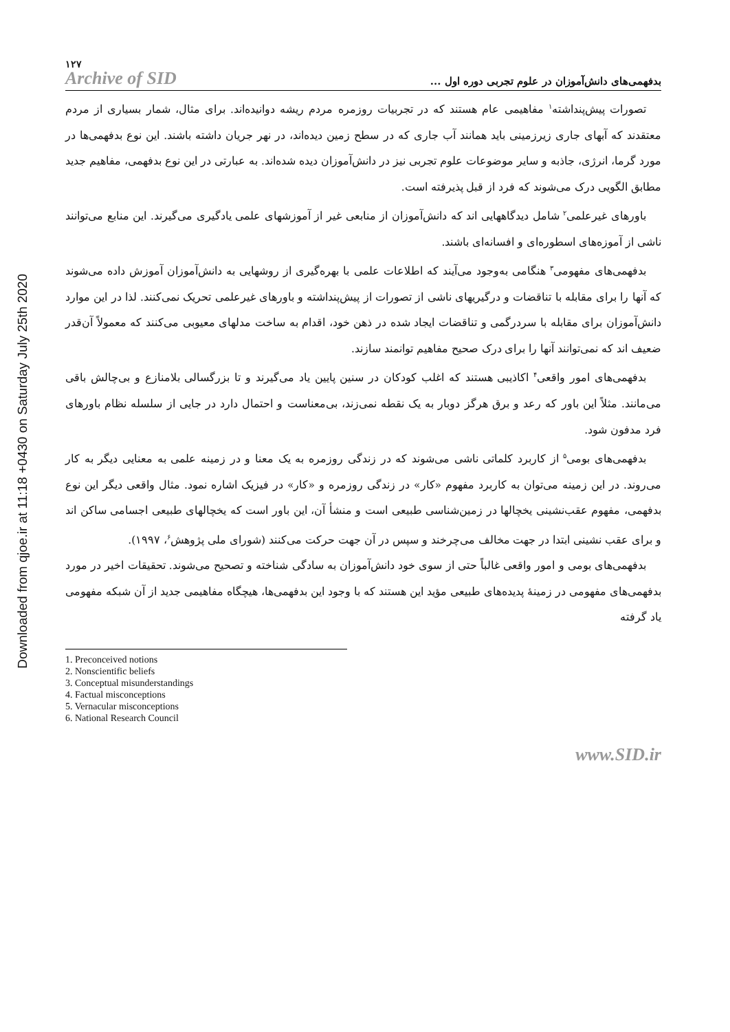Downloaded from qjoe.ir at 11:18 +0430 on Saturday July 25th 2020
۱۲۷
Archive of SID
بدفهمی‌های دانش‌آموزان در علوم تجربی دوره اول ...
تصورات پیش‌پنداشته<sup>۱</sup> مفاهیمی عام هستند که در تجربیات روزمره مردم ریشه دوانیده‌اند. برای مثال، شمار بسیاری از مردم معتقدند که آبهای جاری زیرزمینی باید همانند آب جاری که در سطح زمین دیده‌اند، در نهر جریان داشته باشند. این نوع بدفهمی‌ها در مورد گرما، انرژی، جاذبه و سایر موضوعات علوم تجربی نیز در دانش‌آموزان دیده شده‌اند. به عبارتی در این نوع بدفهمی، مفاهیم جدید مطابق الگویی درک می‌شوند که فرد از قبل پذیرفته است.
باورهای غیرعلمی<sup>۲</sup> شامل دیدگاههایی اند که دانش‌آموزان از منابعی غیر از آموزشهای علمی یادگیری می‌گیرند. این منابع می‌توانند ناشی از آموزه‌های اسطوره‌ای و افسانه‌ای باشند.
بدفهمی‌های مفهومی<sup>۳</sup> هنگامی به‌وجود می‌آیند که اطلاعات علمی با بهره‌گیری از روشهایی به دانش‌آموزان آموزش داده می‌شوند که آنها را برای مقابله با تناقضات و درگیریهای ناشی از تصورات از پیش‌پنداشته و باورهای غیرعلمی تحریک نمی‌کنند. لذا در این موارد دانش‌آموزان برای مقابله با سردرگمی و تناقضات ایجاد شده در ذهن خود، اقدام به ساخت مدلهای معیوبی می‌کنند که معمولاً آن‌قدر ضعیف اند که نمی‌توانند آنها را برای درک صحیح مفاهیم توانمند سازند.
بدفهمی‌های امور واقعی<sup>۴</sup> اکاذیبی هستند که اغلب کودکان در سنین پایین یاد می‌گیرند و تا بزرگسالی بلامنازع و بی‌چالش باقی می‌مانند. مثلاً این باور که رعد و برق هرگز دوبار به یک نقطه نمی‌زند، بی‌معناست و احتمال دارد در جایی از سلسله نظام باورهای فرد مدفون شود.
بدفهمی‌های بومی<sup>۵</sup> از کاربرد کلماتی ناشی می‌شوند که در زندگی روزمره به یک معنا و در زمینه علمی به معنایی دیگر به کار می‌روند. در این زمینه می‌توان به کاربرد مفهوم «کار» در زندگی روزمره و «کار» در فیزیک اشاره نمود. مثال واقعی دیگر این نوع بدفهمی، مفهوم عقب‌نشینی یخچالها در زمین‌شناسی طبیعی است و منشأ آن، این باور است که یخچالهای طبیعی اجسامی ساکن اند و برای عقب نشینی ابتدا در جهت مخالف می‌چرخند و سپس در آن جهت حرکت می‌کنند (شورای ملی پژوهش<sup>۶</sup>، ۱۹۹۷).
بدفهمی‌های بومی و امور واقعی غالباً حتی از سوی خود دانش‌آموزان به سادگی شناخته و تصحیح می‌شوند. تحقیقات اخیر در مورد بدفهمی‌های مفهومی در زمینهٔ پدیده‌های طبیعی مؤید این هستند که با وجود این بدفهمی‌ها، هیچگاه مفاهیمی جدید از آن شبکه مفهومی یاد گرفته
1. Preconceived notions
2. Nonscientific beliefs
3. Conceptual misunderstandings
4. Factual misconceptions
5. Vernacular misconceptions
6. National Research Council
www.SID.ir